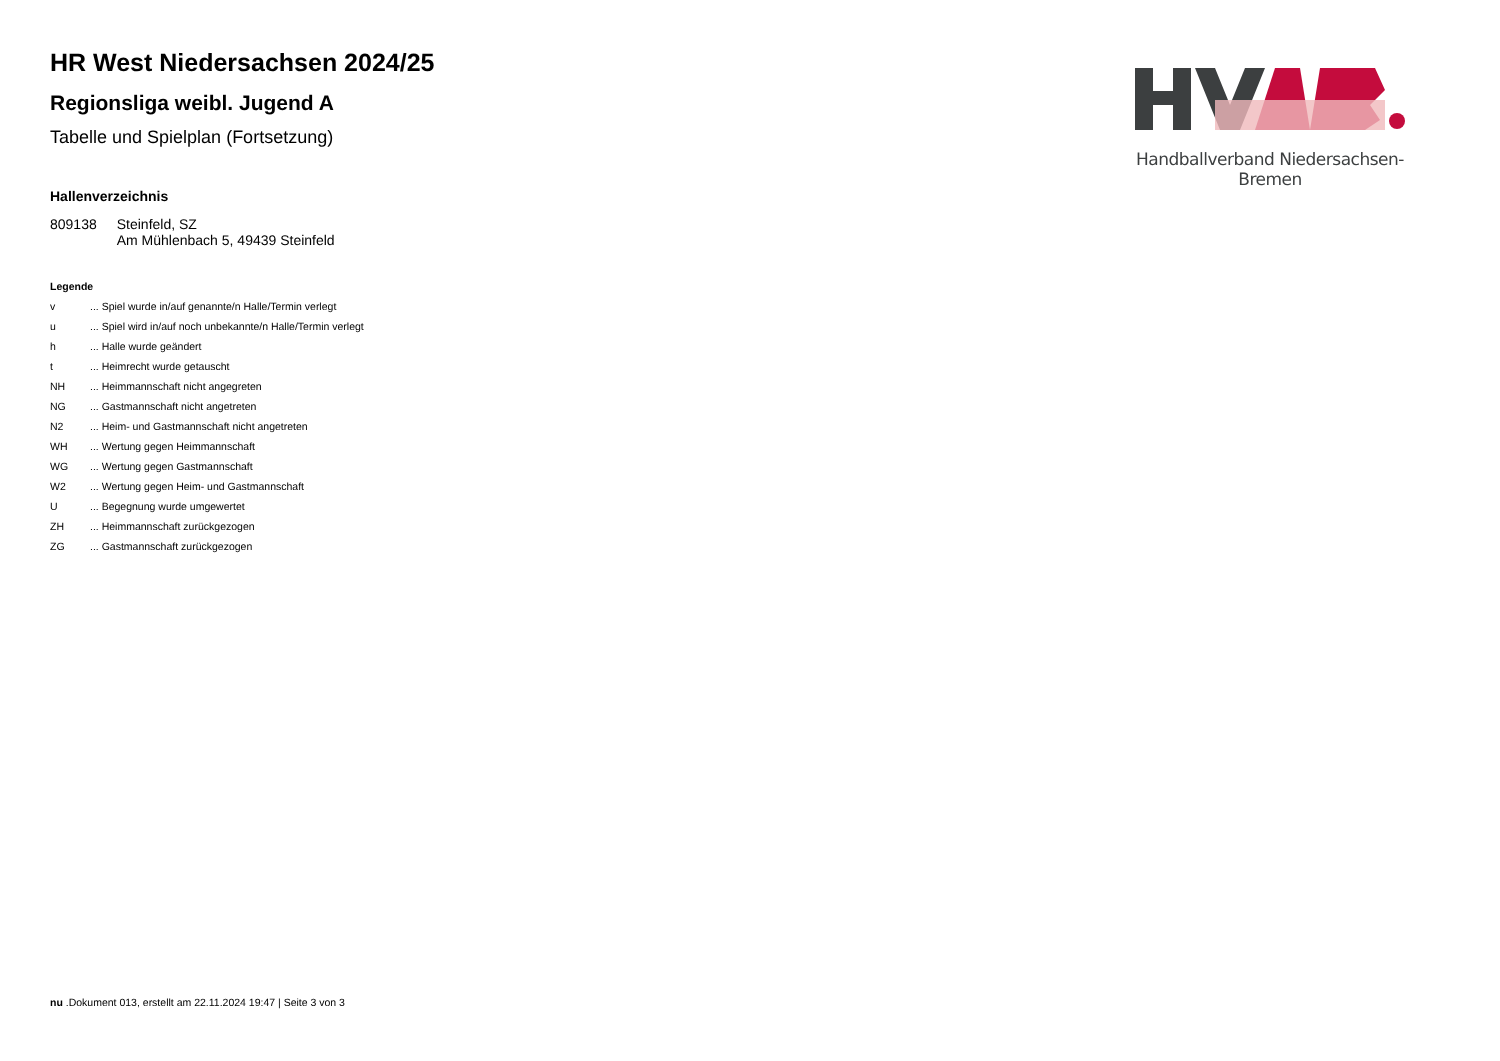HR West Niedersachsen 2024/25
Regionsliga weibl. Jugend A
Tabelle und Spielplan (Fortsetzung)
Hallenverzeichnis
| 809138 | Steinfeld, SZ Am Mühlenbach 5, 49439 Steinfeld |
Legende
| v | ... Spiel wurde in/auf genannte/n Halle/Termin verlegt |
| u | ... Spiel wird in/auf noch unbekannte/n Halle/Termin verlegt |
| h | ... Halle wurde geändert |
| t | ... Heimrecht wurde getauscht |
| NH | ... Heimmannschaft nicht angegreten |
| NG | ... Gastmannschaft nicht angetreten |
| N2 | ... Heim- und Gastmannschaft nicht angetreten |
| WH | ... Wertung gegen Heimmannschaft |
| WG | ... Wertung gegen Gastmannschaft |
| W2 | ... Wertung gegen Heim- und Gastmannschaft |
| U | ... Begegnung wurde umgewertet |
| ZH | ... Heimmannschaft zurückgezogen |
| ZG | ... Gastmannschaft zurückgezogen |
Handballverband Niedersachsen-Bremen
nu .Dokument 013, erstellt am 22.11.2024 19:47 | Seite 3 von 3